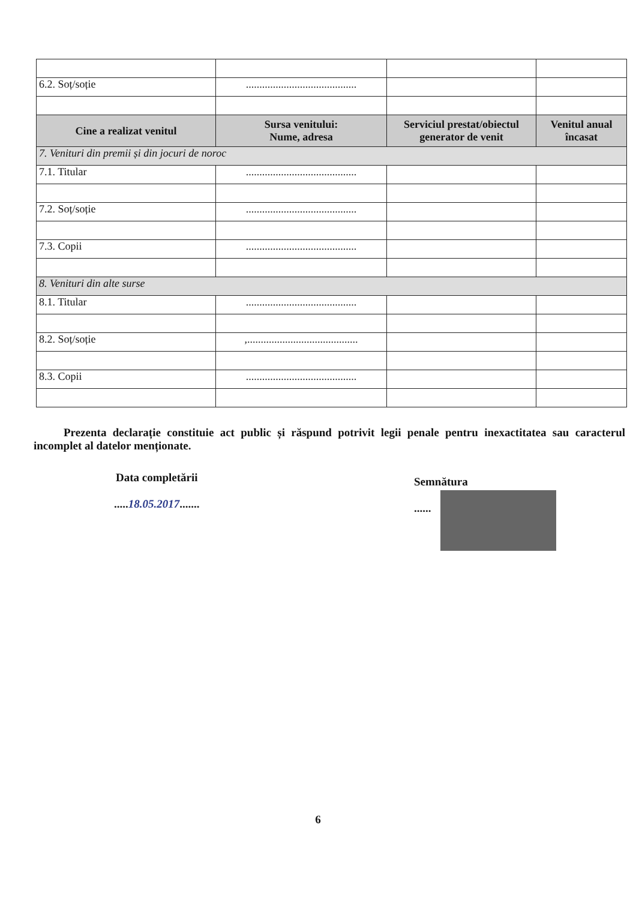| 6.2. Soț/soție | ......................................... | | |
| Cine a realizat venitul | Sursa venitului: Nume, adresa | Serviciul prestat/obiectul generator de venit | Venitul anual încasat |
| 7. Venituri din premii și din jocuri de noroc | | | |
| 7.1. Titular | ......................................... | | |
| 7.2. Soț/soție | ......................................... | | |
| 7.3. Copii | ......................................... | | |
| 8. Venituri din alte surse | | | |
| 8.1. Titular | ......................................... | | |
| 8.2. Soț/soție | ,......................................... | | |
| 8.3. Copii | ......................................... | | |
Prezenta declarație constituie act public și răspund potrivit legii penale pentru inexactitatea sau caracterul incomplet al datelor menționate.
Data completării
.....18.05.2017.......
Semnătura
......
6